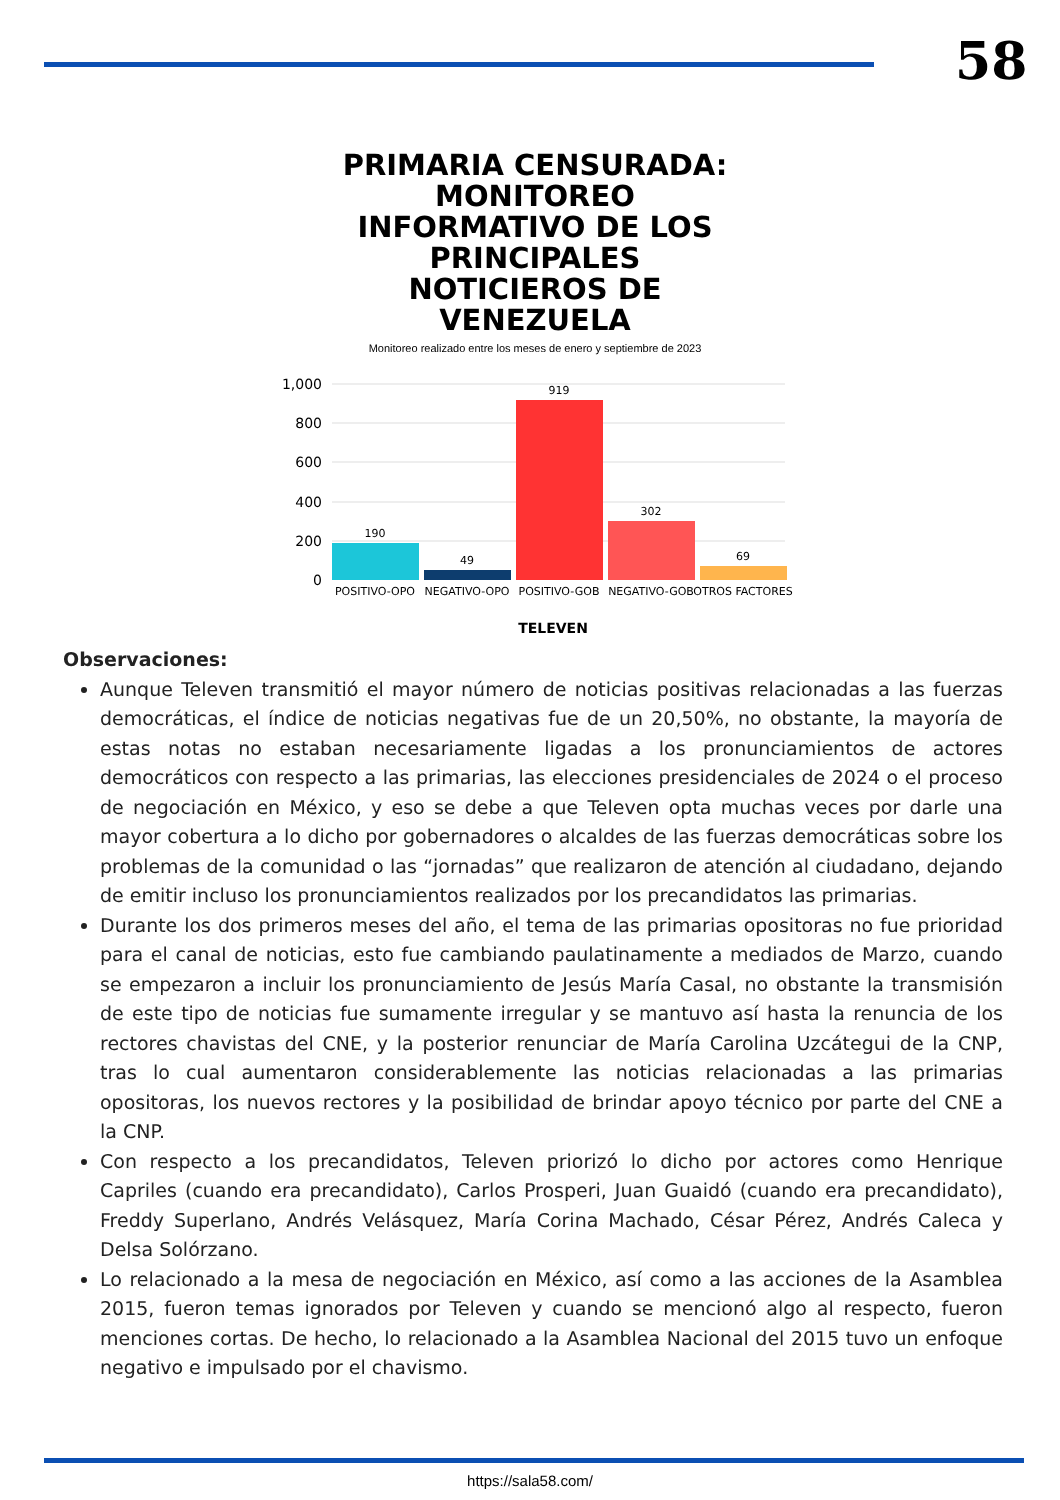58
PRIMARIA CENSURADA: MONITOREO INFORMATIVO DE LOS PRINCIPALES NOTICIEROS DE VENEZUELA
Monitoreo realizado entre los meses de enero y septiembre de 2023
1,000
800
600
400
200
0
190
49
919
302
69
POSITIVO-OPO
NEGATIVO-OPO
POSITIVO-GOB
NEGATIVO-GOB
OTROS FACTORES
TELEVEN
Observaciones:
Aunque Televen transmitió el mayor número de noticias positivas relacionadas a las fuerzas democráticas, el índice de noticias negativas fue de un 20,50%, no obstante, la mayoría de estas notas no estaban necesariamente ligadas a los pronunciamientos de actores democráticos con respecto a las primarias, las elecciones presidenciales de 2024 o el proceso de negociación en México, y eso se debe a que Televen opta muchas veces por darle una mayor cobertura a lo dicho por gobernadores o alcaldes de las fuerzas democráticas sobre los problemas de la comunidad o las “jornadas” que realizaron de atención al ciudadano, dejando de emitir incluso los pronunciamientos realizados por los precandidatos las primarias.
Durante los dos primeros meses del año, el tema de las primarias opositoras no fue prioridad para el canal de noticias, esto fue cambiando paulatinamente a mediados de Marzo, cuando se empezaron a incluir los pronunciamiento de Jesús María Casal, no obstante la transmisión de este tipo de noticias fue sumamente irregular y se mantuvo así hasta la renuncia de los rectores chavistas del CNE, y la posterior renunciar de María Carolina Uzcátegui de la CNP, tras lo cual aumentaron considerablemente las noticias relacionadas a las primarias opositoras, los nuevos rectores y la posibilidad de brindar apoyo técnico por parte del CNE a la CNP.
Con respecto a los precandidatos, Televen priorizó lo dicho por actores como Henrique Capriles (cuando era precandidato), Carlos Prosperi, Juan Guaidó (cuando era precandidato), Freddy Superlano, Andrés Velásquez, María Corina Machado, César Pérez, Andrés Caleca y Delsa Solórzano.
Lo relacionado a la mesa de negociación en México, así como a las acciones de la Asamblea 2015, fueron temas ignorados por Televen y cuando se mencionó algo al respecto, fueron menciones cortas. De hecho, lo relacionado a la Asamblea Nacional del 2015 tuvo un enfoque negativo e impulsado por el chavismo.
https://sala58.com/